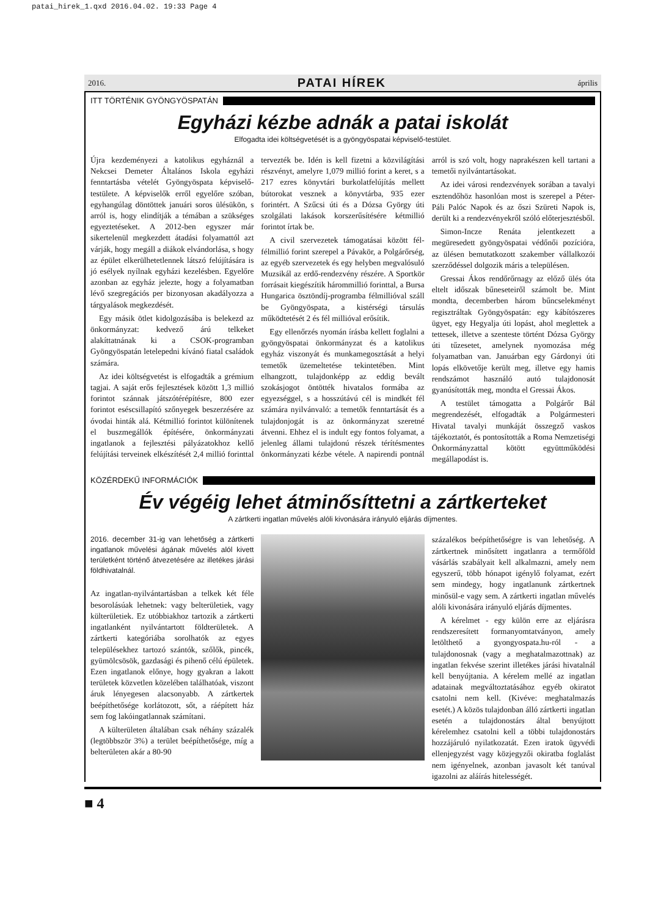patai_hirek_1.qxd 2016.04.02. 19:33 Page 4
2016. PATAI HÍREK április
ITT TÖRTÉNIK GYÖNGYÖSPATÁN
Egyházi kézbe adnák a patai iskolát
Elfogadta idei költségvetését is a gyöngyöspatai képviselő-testület.
Újra kezdeményezi a katolikus egyháznál a Nekcsei Demeter Általános Iskola egyházi fenntartásba vételét Gyöngyöspata képviselő-testülete. A képviselők erről egyelőre szóban, egyhangúlag döntöttek januári soros ülésükön, s arról is, hogy elindítják a témában a szükséges egyeztetéseket. A 2012-ben egyszer már sikertelenül megkezdett átadási folyamattól azt várják, hogy megáll a diákok elvándorlása, s hogy az épület elkerülhetetlennek látszó felújítására is jó esélyek nyílnak egyházi kezelésben. Egyelőre azonban az egyház jelezte, hogy a folyamatban lévő szegregációs per bizonyosan akadályozza a tárgyalások megkezdését.
Egy másik ötlet kidolgozásába is belekezd az önkormányzat: kedvező árú telkeket alakíttatnának ki a CSOK-programban Gyöngyöspatán letelepedni kívánó fiatal családok számára.
Az idei költségvetést is elfogadták a grémium tagjai. A saját erős fejlesztések között 1,3 millió forintot szánnak játszótérépítésre, 800 ezer forintot eséscsillapító szőnyegek beszerzésére az óvodai hinták alá. Kétmillió forintot különítenek el buszmegállók építésére, önkormányzati ingatlanok a fejlesztési pályázatokhoz kellő felújítási terveinek elkészítését 2,4 millió forinttal tervezték be. Idén is kell fizetni a közvilágítási részvényt, amelyre 1,079 millió forint a keret, s a 217 ezres könyvtári burkolatfelújítás mellett bútorokat vesznek a könyvtárba, 935 ezer forintért. A Szűcsi úti és a Dózsa György úti szolgálati lakások korszerűsítésére kétmillió forintot írtak be.
A civil szervezetek támogatásai között fél-félmillió forint szerepel a Pávakör, a Polgárőrség, az egyéb szervezetek és egy helyben megvalósuló Muzsikál az erdő-rendezvény részére. A Sportkör forrásait kiegészítik hárommillió forinttal, a Bursa Hungarica ösztöndíj-programba félmillióval száll be Gyöngyöspata, a kistérségi társulás működtetését 2 és fél millióval erősítik.
Egy ellenőrzés nyomán írásba kellett foglalni a gyöngyöspatai önkormányzat és a katolikus egyház viszonyát és munkamegosztását a helyi temetők üzemeltetése tekintetében. Mint elhangzott, tulajdonképp az eddig bevált szokásjogot öntötték hivatalos formába az egyezséggel, s a hosszútávú cél is mindkét fél számára nyilvánvaló: a temetők fenntartását és a tulajdonjogát is az önkormányzat szeretné átvenni. Ehhez el is indult egy fontos folyamat, a jelenleg állami tulajdonú részek térítésmentes önkormányzati kézbe vétele. A napirendi pontnál arról is szó volt, hogy naprakészen kell tartani a temetői nyilvántartásokat.
Az idei városi rendezvények sorában a tavalyi esztendőhöz hasonlóan most is szerepel a Péter-Páli Palóc Napok és az őszi Szüreti Napok is, derült ki a rendezvényekről szóló előterjesztésből.
Simon-Incze Renáta jelentkezett a megüresedett gyöngyöspatai védőnői pozícióra, az ülésen bemutatkozott szakember vállalkozói szerződéssel dolgozik máris a településen.
Gressai Ákos rendőrőrnagy az előző ülés óta eltelt időszak bűneseteiről számolt be. Mint mondta, decemberben három bűncselekményt regisztráltak Gyöngyöspatán: egy kábítószeres ügyet, egy Hegyalja úti lopást, ahol meglettek a tettesek, illetve a szenteste történt Dózsa György úti tűzesetet, amelynek nyomozása még folyamatban van. Januárban egy Gárdonyi úti lopás elkövetője került meg, illetve egy hamis rendszámot használó autó tulajdonosát gyanúsították meg, mondta el Gressai Ákos.
A testület támogatta a Polgárőr Bál megrendezését, elfogadták a Polgármesteri Hivatal tavalyi munkáját összegző vaskos tájékoztatót, és pontosították a Roma Nemzetiségi Önkormányzattal kötött együttműködési megállapodást is.
KÖZÉRDEKŰ INFORMÁCIÓK
Év végéig lehet átminősíttetni a zártkerteket
A zártkerti ingatlan művelés alóli kivonására irányuló eljárás díjmentes.
2016. december 31-ig van lehetőség a zártkerti ingatlanok művelési ágának művelés alól kivett területként történő átvezetésére az illetékes járási földhivatalnál.
Az ingatlan-nyilvántartásban a telkek két féle besorolásúak lehetnek: vagy belterületiek, vagy külterületiek. Ez utóbbiakhoz tartozik a zártkerti ingatlanként nyilvántartott földterületek. A zártkerti kategóriába sorolhatók az egyes településekhez tartozó szántók, szőlők, pincék, gyümölcsösök, gazdasági és pihenő célú épületek. Ezen ingatlanok előnye, hogy gyakran a lakott területek közvetlen közelében találhatóak, viszont áruk lényegesen alacsonyabb. A zártkertek beépíthetősége korlátozott, sőt, a ráépített ház sem fog lakóingatlannak számítani.
A külterületen általában csak néhány százalék (legtöbbször 3%) a terület beépíthetősége, míg a belterületen akár a 80-90
százalékos beépíthetőségre is van lehetőség. A zártkertnek minősített ingatlanra a termőföld vásárlás szabályait kell alkalmazni, amely nem egyszerű, több hónapot igénylő folyamat, ezért sem mindegy, hogy ingatlanunk zártkertnek minősül-e vagy sem. A zártkerti ingatlan művelés alóli kivonására irányuló eljárás díjmentes.
A kérelmet - egy külön erre az eljárásra rendszeresített formanyomtatványon, amely letölthető a gyongyospata.hu-ról - a tulajdonosnak (vagy a meghatalmazottnak) az ingatlan fekvése szerint illetékes járási hivatalnál kell benyújtania. A kérelem mellé az ingatlan adatainak megváltoztatásához egyéb okiratot csatolni nem kell. (Kivéve: meghatalmazás esetét.) A közös tulajdonban álló zártkerti ingatlan esetén a tulajdonostárs által benyújtott kérelemhez csatolni kell a többi tulajdonostárs hozzájáruló nyilatkozatát. Ezen iratok ügyvédi ellenjegyzést vagy közjegyzői okiratba foglalást nem igényelnek, azonban javasolt két tanúval igazolni az aláírás hitelességét.
■ 4